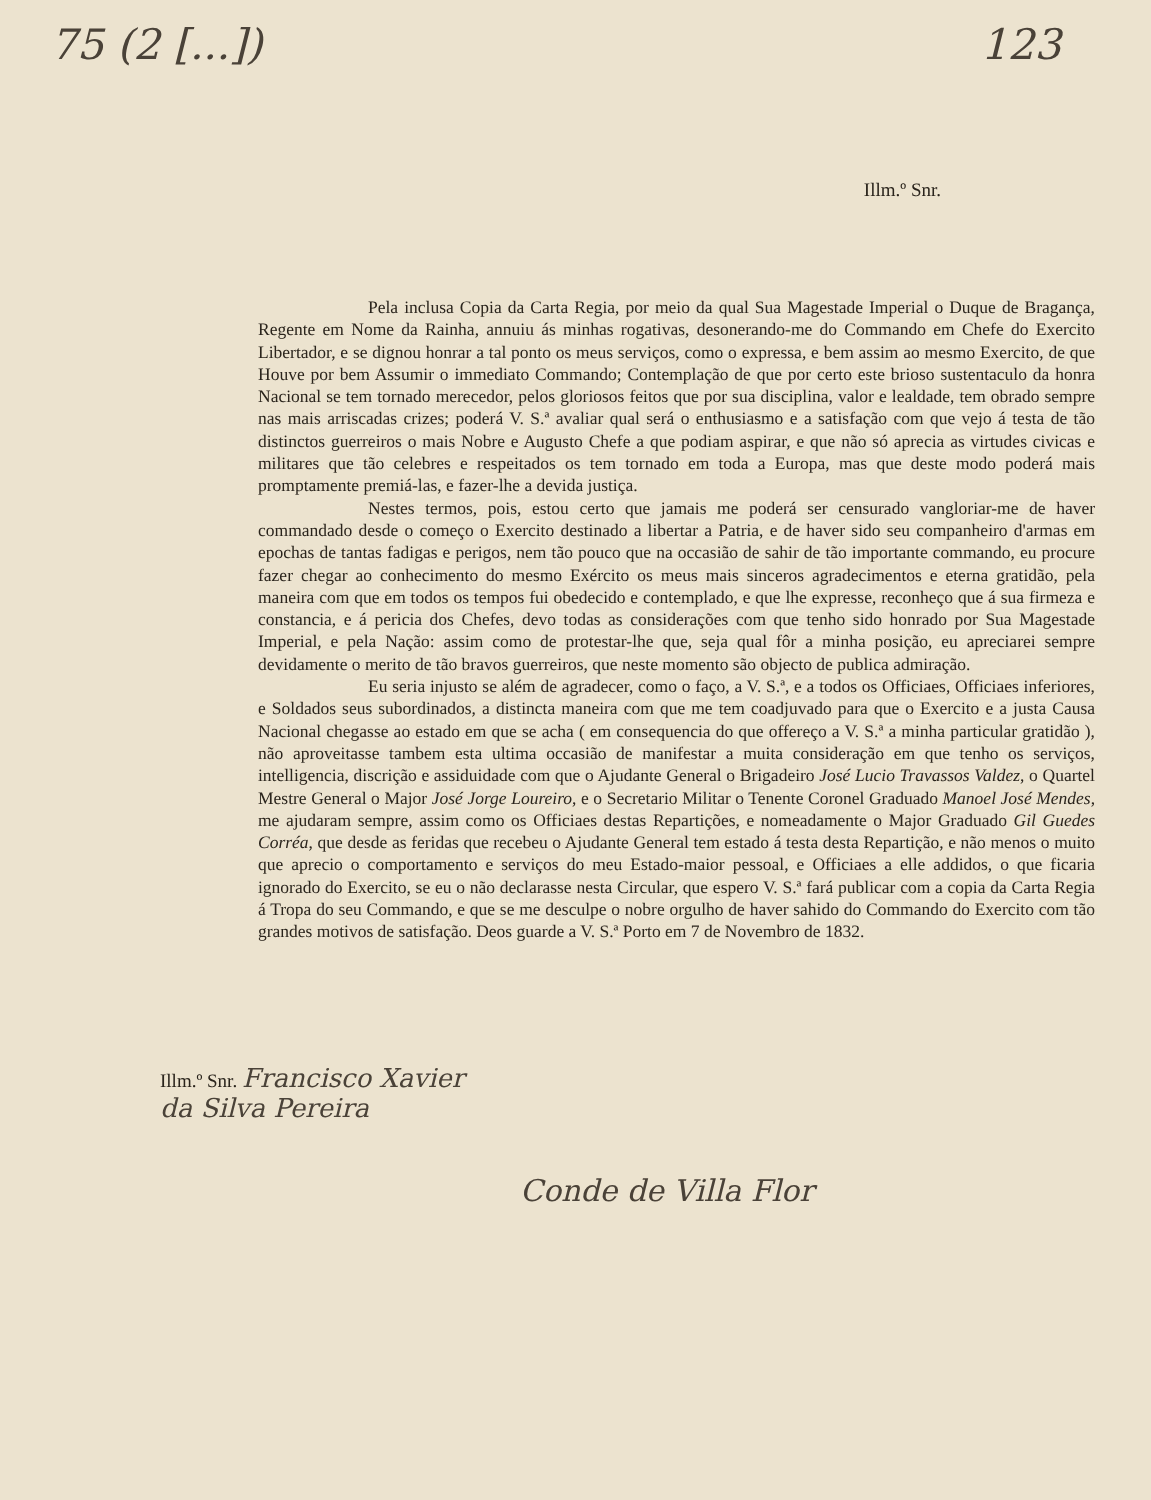75 (2 [...]) 123
Illm.º Snr.
Pela inclusa Copia da Carta Regia, por meio da qual Sua Magestade Imperial o Duque de Bragança, Regente em Nome da Rainha, annuiu ás minhas rogativas, desonerando-me do Commando em Chefe do Exercito Libertador, e se dignou honrar a tal ponto os meus serviços, como o expressa, e bem assim ao mesmo Exercito, de que Houve por bem Assumir o immediato Commando; Contemplação de que por certo este brioso sustentaculo da honra Nacional se tem tornado merecedor, pelos gloriosos feitos que por sua disciplina, valor e lealdade, tem obrado sempre nas mais arriscadas crizes; poderá V. S.ª avaliar qual será o enthusiasmo e a satisfação com que vejo á testa de tão distinctos guerreiros o mais Nobre e Augusto Chefe a que podiam aspirar, e que não só aprecia as virtudes civicas e militares que tão celebres e respeitados os tem tornado em toda a Europa, mas que deste modo poderá mais promptamente premiá-las, e fazer-lhe a devida justiça.
Nestes termos, pois, estou certo que jamais me poderá ser censurado vangloriar-me de haver commandado desde o começo o Exercito destinado a libertar a Patria, e de haver sido seu companheiro d'armas em epochas de tantas fadigas e perigos, nem tão pouco que na occasião de sahir de tão importante commando, eu procure fazer chegar ao conhecimento do mesmo Exército os meus mais sinceros agradecimentos e eterna gratidão, pela maneira com que em todos os tempos fui obedecido e contemplado, e que lhe expresse, reconheço que á sua firmeza e constancia, e á pericia dos Chefes, devo todas as considerações com que tenho sido honrado por Sua Magestade Imperial, e pela Nação: assim como de protestar-lhe que, seja qual fôr a minha posição, eu apreciarei sempre devidamente o merito de tão bravos guerreiros, que neste momento são objecto de publica admiração.
Eu seria injusto se além de agradecer, como o faço, a V. S.ª, e a todos os Officiaes, Officiaes inferiores, e Soldados seus subordinados, a distincta maneira com que me tem coadjuvado para que o Exercito e a justa Causa Nacional chegasse ao estado em que se acha ( em consequencia do que offereço a V. S.ª a minha particular gratidão ), não aproveitasse tambem esta ultima occasião de manifestar a muita consideração em que tenho os serviços, intelligencia, discrição e assiduidade com que o Ajudante General o Brigadeiro José Lucio Travassos Valdez, o Quartel Mestre General o Major José Jorge Loureiro, e o Secretario Militar o Tenente Coronel Graduado Manoel José Mendes, me ajudaram sempre, assim como os Officiaes destas Repartições, e nomeadamente o Major Graduado Gil Guedes Corréa, que desde as feridas que recebeu o Ajudante General tem estado á testa desta Repartição, e não menos o muito que aprecio o comportamento e serviços do meu Estado-maior pessoal, e Officiaes a elle addidos, o que ficaria ignorado do Exercito, se eu o não declarasse nesta Circular, que espero V. S.ª fará publicar com a copia da Carta Regia á Tropa do seu Commando, e que se me desculpe o nobre orgulho de haver sahido do Commando do Exercito com tão grandes motivos de satisfação. Deos guarde a V. S.ª Porto em 7 de Novembro de 1832.
Illm.º Snr. Francisco Xavier
da Silva Pereira
Conde de Villa Flor